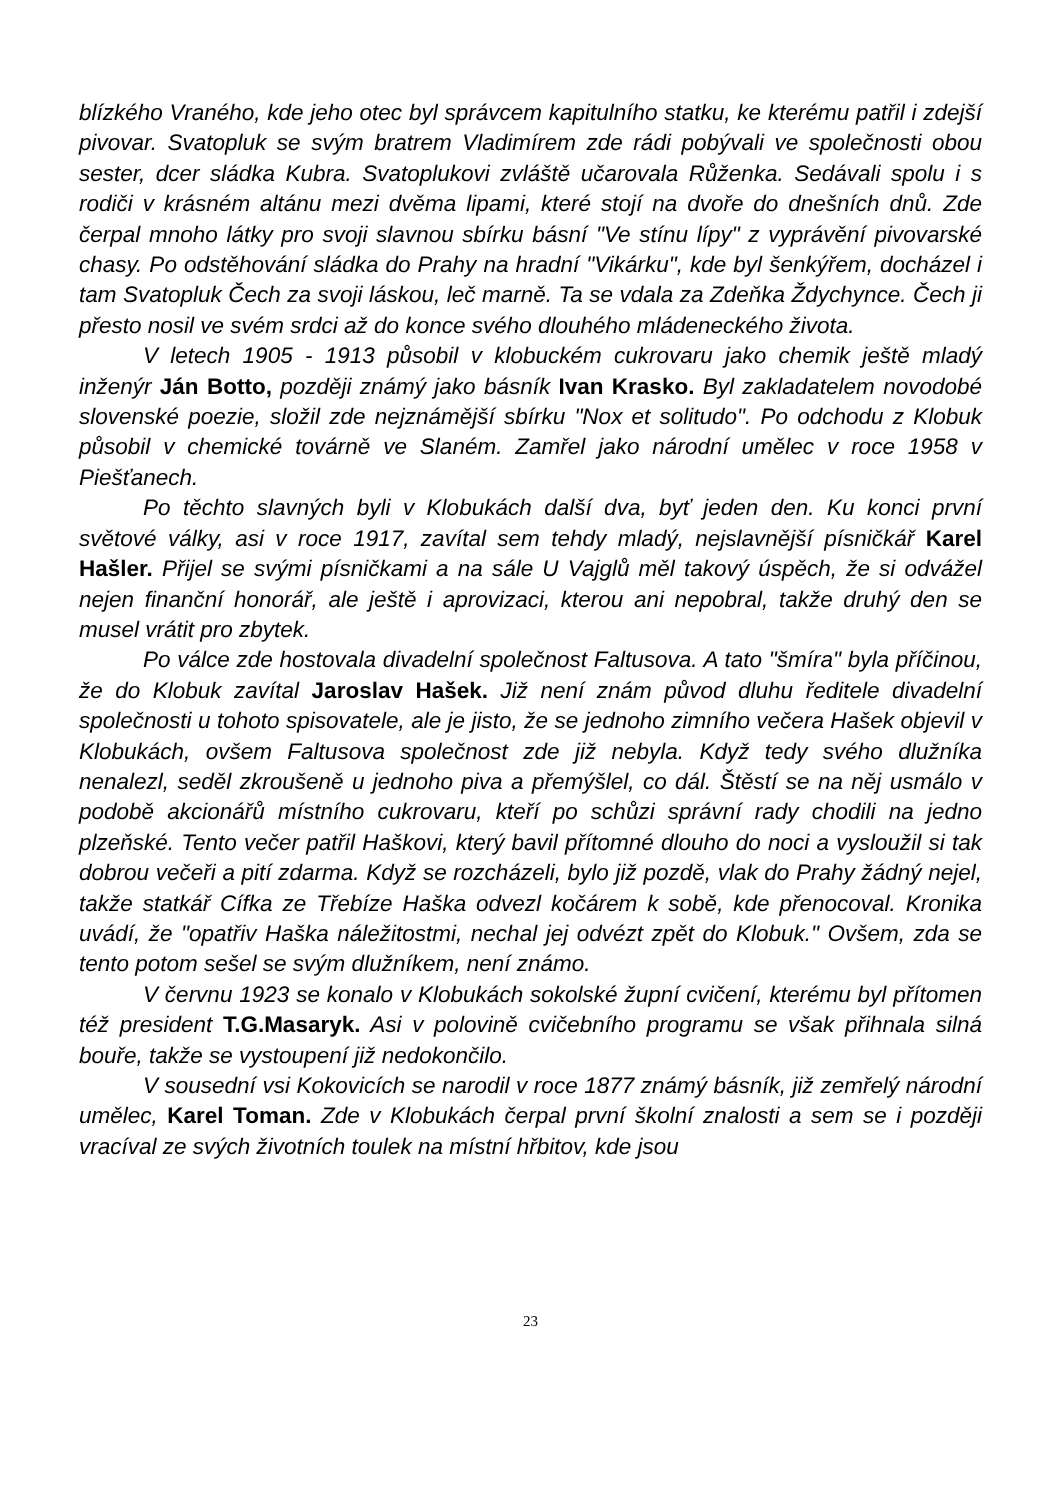blízkého Vraného, kde jeho otec byl správcem kapitulního statku, ke kterému patřil i zdejší pivovar. Svatopluk se svým bratrem Vladimírem zde rádi pobývali ve společnosti obou sester, dcer sládka Kubra. Svatoplukovi zvláště učarovala Růženka. Sedávali spolu i s rodiči v krásném altánu mezi dvěma lipami, které stojí na dvoře do dnešních dnů. Zde čerpal mnoho látky pro svoji slavnou sbírku básní "Ve stínu lípy" z vyprávění pivovarské chasy. Po odstěhování sládka do Prahy na hradní "Vikárku", kde byl šenkýřem, docházel i tam Svatopluk Čech za svoji láskou, leč marně. Ta se vdala za Zdeňka Ždychynce. Čech ji přesto nosil ve svém srdci až do konce svého dlouhého mládeneckého života.
V letech 1905 - 1913 působil v klobuckém cukrovaru jako chemik ještě mladý inženýr Ján Botto, později známý jako básník Ivan Krasko. Byl zakladatelem novodobé slovenské poezie, složil zde nejznámější sbírku "Nox et solitudo". Po odchodu z Klobuk působil v chemické továrně ve Slaném. Zamřel jako národní umělec v roce 1958 v Piešťanech.
Po těchto slavných byli v Klobukách další dva, byť jeden den. Ku konci první světové války, asi v roce 1917, zavítal sem tehdy mladý, nejslavnější písničkář Karel Hašler. Přijel se svými písničkami a na sále U Vajglů měl takový úspěch, že si odvážel nejen finanční honorář, ale ještě i aprovizaci, kterou ani nepobral, takže druhý den se musel vrátit pro zbytek.
Po válce zde hostovala divadelní společnost Faltusova. A tato "šmíra" byla příčinou, že do Klobuk zavítal Jaroslav Hašek. Již není znám původ dluhu ředitele divadelní společnosti u tohoto spisovatele, ale je jisto, že se jednoho zimního večera Hašek objevil v Klobukách, ovšem Faltusova společnost zde již nebyla. Když tedy svého dlužníka nenalezl, seděl zkroušeně u jednoho piva a přemýšlel, co dál. Štěstí se na něj usmálo v podobě akcionářů místního cukrovaru, kteří po schůzi správní rady chodili na jedno plzeňské. Tento večer patřil Haškovi, který bavil přítomné dlouho do noci a vysloužil si tak dobrou večeři a pití zdarma. Když se rozcházeli, bylo již pozdě, vlak do Prahy žádný nejel, takže statkář Cífka ze Třebíze Haška odvezl kočárem k sobě, kde přenocoval. Kronika uvádí, že "opatřiv Haška náležitostmi, nechal jej odvézt zpět do Klobuk." Ovšem, zda se tento potom sešel se svým dlužníkem, není známo.
V červnu 1923 se konalo v Klobukách sokolské župní cvičení, kterému byl přítomen též president T.G.Masaryk. Asi v polovině cvičebního programu se však přihnala silná bouře, takže se vystoupení již nedokončilo.
V sousední vsi Kokovicích se narodil v roce 1877 známý básník, již zemřelý národní umělec, Karel Toman. Zde v Klobukách čerpal první školní znalosti a sem se i později vracíval ze svých životních toulek na místní hřbitov, kde jsou
23